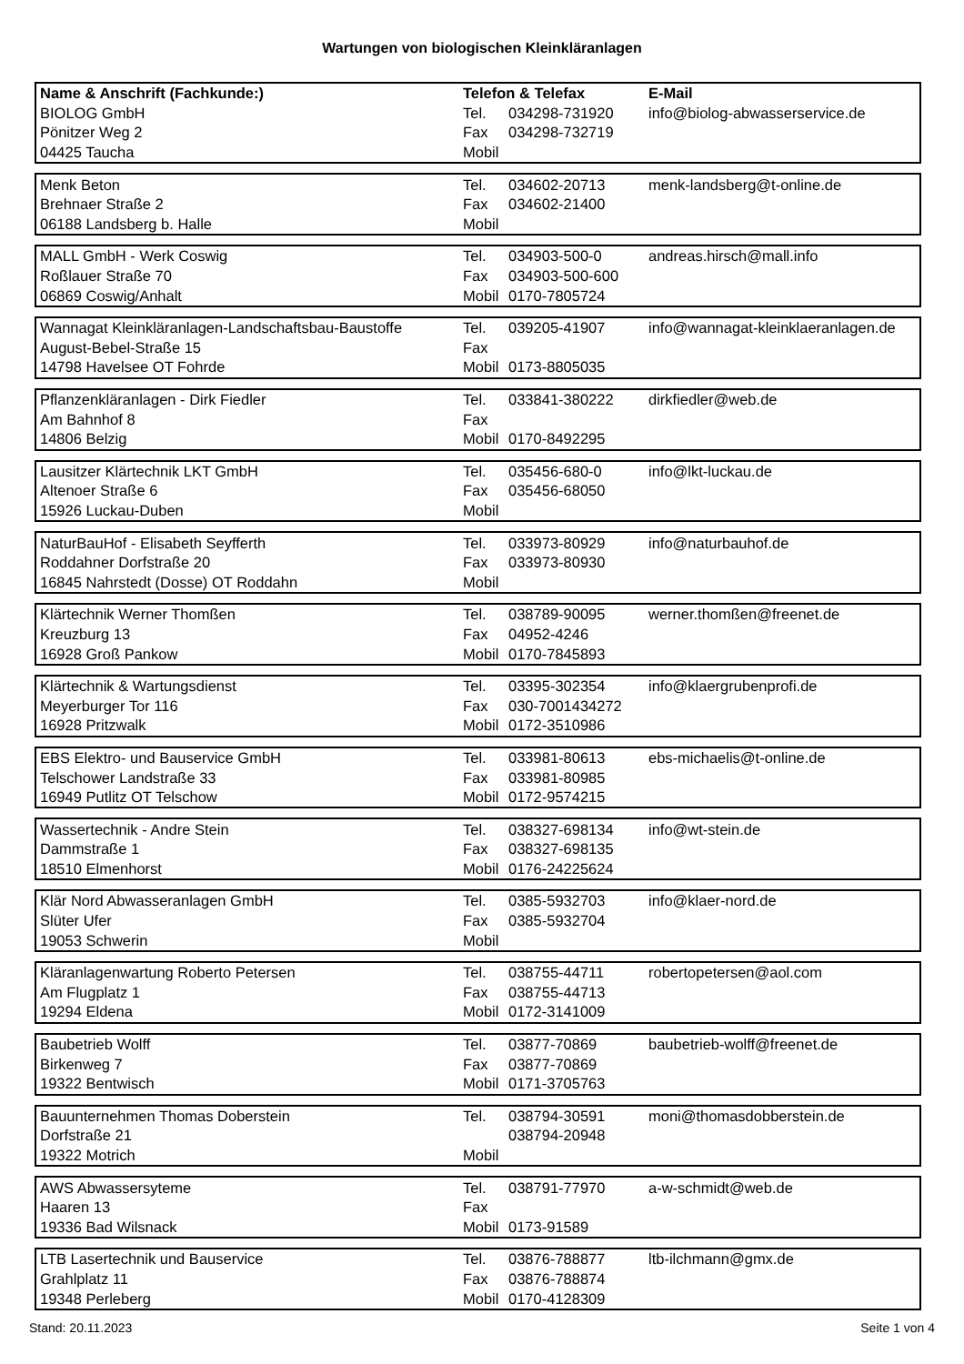Wartungen von biologischen Kleinkläranlagen
| Name & Anschrift (Fachkunde:) | Telefon & Telefax | | E-Mail |
| --- | --- | --- | --- |
| BIOLOG GmbH | Tel. | 034298-731920 | info@biolog-abwasserservice.de |
| Pönitzer Weg 2 | Fax | 034298-732719 | |
| 04425 Taucha | Mobil | | |
| Menk Beton | Tel. | 034602-20713 | menk-landsberg@t-online.de |
| Brehnaer Straße 2 | Fax | 034602-21400 | |
| 06188 Landsberg b. Halle | Mobil | | |
| MALL GmbH - Werk Coswig | Tel. | 034903-500-0 | andreas.hirsch@mall.info |
| Roßlauer Straße 70 | Fax | 034903-500-600 | |
| 06869 Coswig/Anhalt | Mobil | 0170-7805724 | |
| Wannagat Kleinkläranlagen-Landschaftsbau-Baustoffe | Tel. | 039205-41907 | info@wannagat-kleinklaeranlagen.de |
| August-Bebel-Straße 15 | Fax | | |
| 14798 Havelsee OT Fohrde | Mobil | 0173-8805035 | |
| Pflanzenkläranlagen - Dirk Fiedler | Tel. | 033841-380222 | dirkfiedler@web.de |
| Am Bahnhof 8 | Fax | | |
| 14806 Belzig | Mobil | 0170-8492295 | |
| Lausitzer Klärtechnik LKT GmbH | Tel. | 035456-680-0 | info@lkt-luckau.de |
| Altenoer Straße 6 | Fax | 035456-68050 | |
| 15926 Luckau-Duben | Mobil | | |
| NaturBauHof - Elisabeth Seyfferth | Tel. | 033973-80929 | info@naturbauhof.de |
| Roddahner Dorfstraße 20 | Fax | 033973-80930 | |
| 16845 Nahrstedt (Dosse) OT Roddahn | Mobil | | |
| Klärtechnik Werner Thomßen | Tel. | 038789-90095 | werner.thomßen@freenet.de |
| Kreuzburg 13 | Fax | 04952-4246 | |
| 16928 Groß Pankow | Mobil | 0170-7845893 | |
| Klärtechnik & Wartungsdienst | Tel. | 03395-302354 | info@klaergrubenprofi.de |
| Meyerburger Tor 116 | Fax | 030-7001434272 | |
| 16928 Pritzwalk | Mobil | 0172-3510986 | |
| EBS Elektro- und Bauservice GmbH | Tel. | 033981-80613 | ebs-michaelis@t-online.de |
| Telschower Landstraße 33 | Fax | 033981-80985 | |
| 16949 Putlitz OT Telschow | Mobil | 0172-9574215 | |
| Wassertechnik - Andre Stein | Tel. | 038327-698134 | info@wt-stein.de |
| Dammstraße 1 | Fax | 038327-698135 | |
| 18510 Elmenhorst | Mobil | 0176-24225624 | |
| Klär Nord Abwasseranlagen GmbH | Tel. | 0385-5932703 | info@klaer-nord.de |
| Slüter Ufer | Fax | 0385-5932704 | |
| 19053 Schwerin | Mobil | | |
| Kläranlagenwartung Roberto Petersen | Tel. | 038755-44711 | robertopetersen@aol.com |
| Am Flugplatz 1 | Fax | 038755-44713 | |
| 19294 Eldena | Mobil | 0172-3141009 | |
| Baubetrieb Wolff | Tel. | 03877-70869 | baubetrieb-wolff@freenet.de |
| Birkenweg 7 | Fax | 03877-70869 | |
| 19322 Bentwisch | Mobil | 0171-3705763 | |
| Bauunternehmen Thomas Doberstein | Tel. | 038794-30591 | moni@thomasdobberstein.de |
| Dorfstraße 21 | | 038794-20948 | |
| 19322 Motrich | Mobil | | |
| AWS Abwassersyteme | Tel. | 038791-77970 | a-w-schmidt@web.de |
| Haaren 13 | Fax | | |
| 19336 Bad Wilsnack | Mobil | 0173-91589 | |
| LTB Lasertechnik und Bauservice | Tel. | 03876-788877 | ltb-ilchmann@gmx.de |
| Grahlplatz 11 | Fax | 03876-788874 | |
| 19348 Perleberg | Mobil | 0170-4128309 | |
Stand: 20.11.2023 Seite 1 von 4